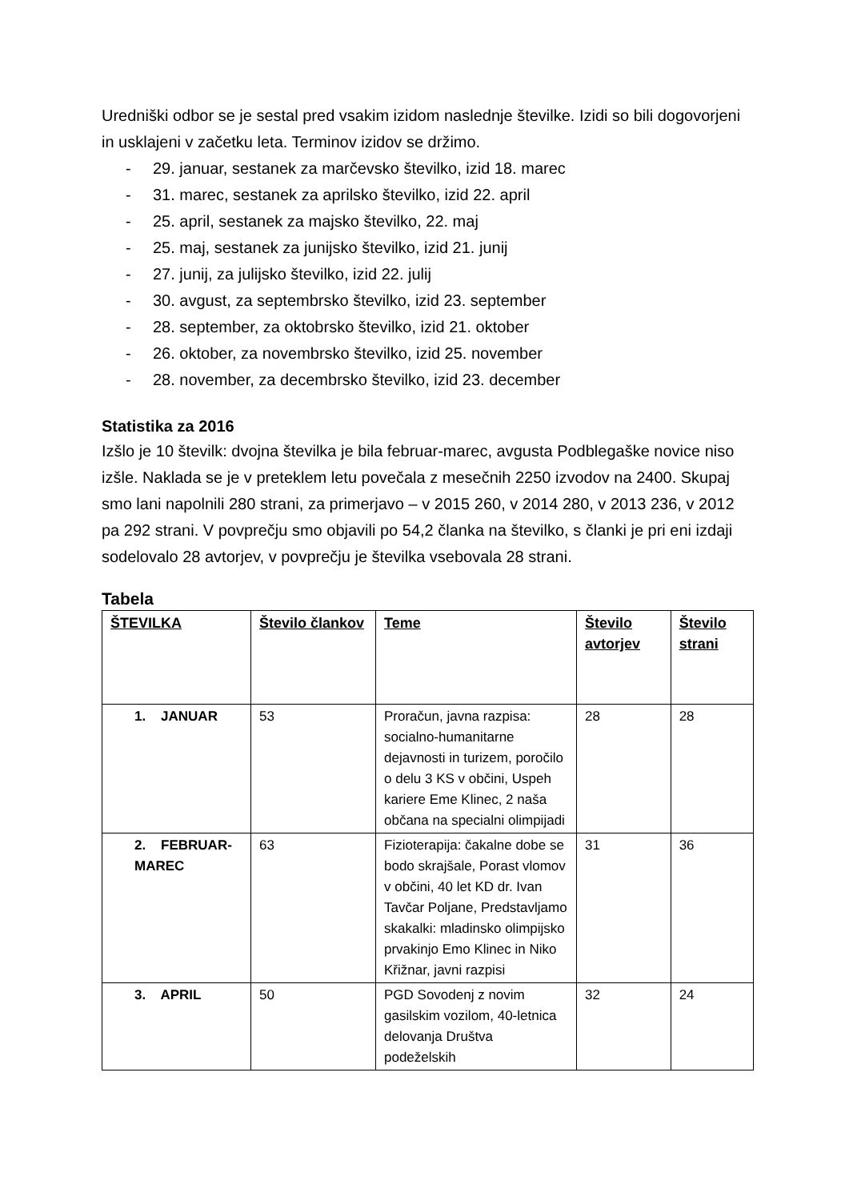Uredniški odbor se je sestal pred vsakim izidom naslednje številke. Izidi so bili dogovorjeni in usklajeni v začetku leta. Terminov izidov se držimo.
- 29. januar, sestanek za marčevsko številko, izid 18. marec
- 31. marec, sestanek za aprilsko številko, izid 22. april
- 25. april, sestanek za majsko številko, 22. maj
- 25. maj, sestanek za junijsko številko, izid 21. junij
- 27. junij, za julijsko številko, izid 22. julij
- 30. avgust, za septembrsko številko, izid 23. september
- 28. september, za oktobrsko številko, izid 21. oktober
- 26. oktober, za novembrsko številko, izid 25. november
- 28. november, za decembrsko številko, izid 23. december
Statistika za 2016
Izšlo je 10 številk: dvojna številka je bila februar-marec, avgusta Podblegaške novice niso izšle. Naklada se je v preteklem letu povečala z mesečnih 2250 izvodov na 2400. Skupaj smo lani napolnili 280 strani, za primerjavo – v 2015 260, v 2014 280, v 2013 236, v 2012 pa 292 strani. V povprečju smo objavili po 54,2 članka na številko, s članki je pri eni izdaji sodelovalo 28 avtorjev, v povprečju je številka vsebovala 28 strani.
Tabela
| ŠTEVILKA | Število člankov | Teme | Število avtorjev | Število strani |
| --- | --- | --- | --- | --- |
| 1. JANUAR | 53 | Proračun, javna razpisa: socialno-humanitarne dejavnosti in turizem, poročilo o delu 3 KS v občini, Uspeh kariere Eme Klinec, 2 naša občana na specialni olimpijadi | 28 | 28 |
| 2. FEBRUAR-MAREC | 63 | Fizioterapija: čakalne dobe se bodo skrajšale, Porast vlomov v občini, 40 let KD dr. Ivan Tavčar Poljane, Predstavljamo skakalki: mladinsko olimpijsko prvakinjo Emo Klinec in Niko Křižnar, javni razpisi | 31 | 36 |
| 3. APRIL | 50 | PGD Sovodenj z novim gasilskim vozilom, 40-letnica delovanja Društva podeželskih | 32 | 24 |